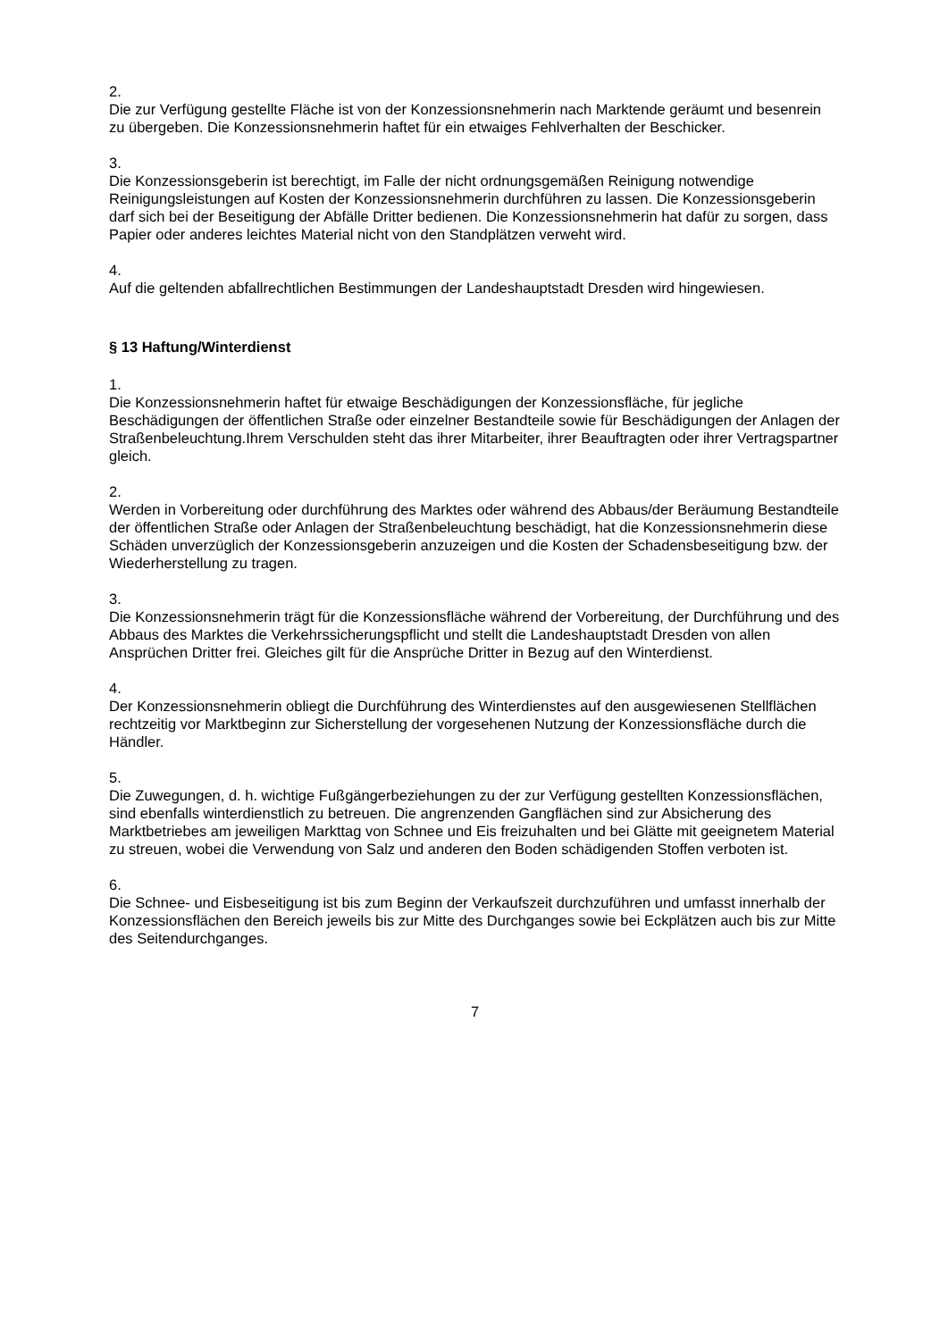2.
Die zur Verfügung gestellte Fläche ist von der Konzessionsnehmerin nach Marktende geräumt und besenrein zu übergeben. Die Konzessionsnehmerin haftet für ein etwaiges Fehlverhalten der Beschicker.
3.
Die Konzessionsgeberin ist berechtigt, im Falle der nicht ordnungsgemäßen Reinigung notwendige Reinigungsleistungen auf Kosten der Konzessionsnehmerin durchführen zu lassen. Die Konzessionsgeberin darf sich bei der Beseitigung der Abfälle Dritter bedienen. Die Konzessionsnehmerin hat dafür zu sorgen, dass Papier oder anderes leichtes Material nicht von den Standplätzen verweht wird.
4.
Auf die geltenden abfallrechtlichen Bestimmungen der Landeshauptstadt Dresden wird hingewiesen.
§ 13 Haftung/Winterdienst
1.
Die Konzessionsnehmerin haftet für etwaige Beschädigungen der Konzessionsfläche, für jegliche Beschädigungen der öffentlichen Straße oder einzelner Bestandteile sowie für Beschädigungen der Anlagen der Straßenbeleuchtung.Ihrem Verschulden steht das ihrer Mitarbeiter, ihrer Beauftragten oder ihrer Vertragspartner gleich.
2.
Werden in Vorbereitung oder durchführung des Marktes oder während des Abbaus/der Beräumung Bestandteile der öffentlichen Straße oder Anlagen der Straßenbeleuchtung beschädigt, hat die Konzessionsnehmerin diese Schäden unverzüglich der Konzessionsgeberin anzuzeigen und die Kosten der Schadensbeseitigung bzw. der Wiederherstellung zu tragen.
3.
Die Konzessionsnehmerin trägt für die Konzessionsfläche während der Vorbereitung, der Durchführung und des Abbaus des Marktes die Verkehrssicherungspflicht und stellt die Landeshauptstadt Dresden von allen Ansprüchen Dritter frei. Gleiches gilt für die Ansprüche Dritter in Bezug auf den Winterdienst.
4.
Der Konzessionsnehmerin obliegt die Durchführung des Winterdienstes auf den ausgewiesenen Stellflächen rechtzeitig vor Marktbeginn zur Sicherstellung der vorgesehenen Nutzung der Konzessionsfläche durch die Händler.
5.
Die Zuwegungen, d. h. wichtige Fußgängerbeziehungen zu der zur Verfügung gestellten Konzessionsflächen, sind ebenfalls winterdienstlich zu betreuen. Die angrenzenden Gangflächen sind zur Absicherung des Marktbetriebes am jeweiligen Markttag von Schnee und Eis freizuhalten und bei Glätte mit geeignetem Material zu streuen, wobei die Verwendung von Salz und anderen den Boden schädigenden Stoffen verboten ist.
6.
Die Schnee- und Eisbeseitigung ist bis zum Beginn der Verkaufszeit durchzuführen und umfasst innerhalb der Konzessionsflächen den Bereich jeweils bis zur Mitte des Durchganges sowie bei Eckplätzen auch bis zur Mitte des Seitendurchganges.
7